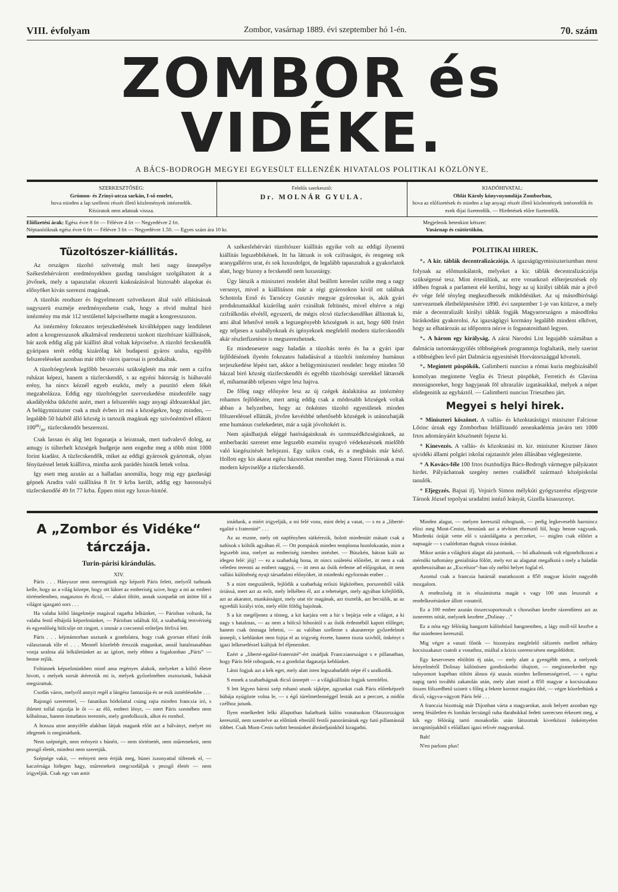VIII. évfolyam Zombor, vasárnap 1889. évi szeptember hó 1-én. 70. szám
ZOMBOR és VIDÉKE.
A BÁCS-BODROGH MEGYEI EGYESÜLT ELLENZÉK HIVATALOS POLITIKAI KÖZLÖNYE.
SZERKESZTŐSÉG:
Grómon- és Zrinyi-utcza sarkán, I-ső emelet,
hova minden a lap szellemi részét illető közlemények intézendők.
Kéziratok nem adatnak vissza.
Felelős szerkesztő:
Dr. MOLNÁR GYULA.
KIADÓHIVATAL:
Oblát Károly könyvnyomdája Zomborban,
hova az előfizetések és minden a lap anyagi részét illető közlemények intézendők és ezek díjai fizetendők. — Hirdetések előre fizetendők.
Előfizetési árak: Egész évre 8 frt — Félévre 4 frt — Negyedévre 2 frt.
Néptanítóknak egész évre 6 frt — Félévre 3 frt — Negyedévre 1.50. — Egyes szám ára 10 kr.
Megjelenik hetenkint kétszer:
Vasárnap és csütörtökön.
Tüzoltószer-kiállitás.
Az országos tüzoltó szövetség mult heti nagy ünnepélye Székesfehérvárott eredményekben gazdag tanulságot szolgáltatott át a jövőnek, mely a tapasztalat okszerü kiaknázásával biztosabb alapokat és előnyöket kiván szerezni magának.
A tüzoltás rendszer és fegyelmezett szövetkezet által való ellátásának nagyszerü eszméje eredményezhette csak, hogy a rövid multtal biró intézmény ma már 112 testülettel képviselhette magát a kongresszuson.
Az intézmény fokozatos terjeszkedésének kiváltképpen nagy lendületet adott a kongresszusok alkalmával rendeztetni szokott tüzoltószer kiállitások, bár azok eddig alig pár kiállitó által voltak képviselve. A tüzoltó fecskendők gyáripara terét eddig kizárólag két budapesti gyáros uralta, egyébb felszereléseket azonban már több város iparosai is produkáltak.
A tüzoltóegyletek legfőbb beszerzési szükségletét ma már nem a czifra ruházat képezi, hanem a tüzfecskendő, s az egyéni bátorság is hiábavaló erény, ha nincs kéznél egyeb eszköz, mely a pusztitó elem fékét megzabolázza. Eddig egy tüzoltóegylet szervezkedése mindenféle nagy akadályokba ütközött azért, mert a felszerelés nagy anyagi áldozatokkal járt. A belügyminiszter csak a mult évben irt reá a községekre, hogy minden, — legalább 50 házból álló község is tartozik magának egy szivónémüvel ellátott 100m/m. tüzfecskendőt beszerezni.
Csak lassan és alig lett foganatja a leiratnak, mert tudvalevő dolog, az amugy is túlterhelt községek budgetje nem engedte meg a több mint 1000 forint kiadást. A tüzfecskendők, miket az eddigi gyárosok gyártottak, olyan fényüzéssel lettek kiállitva, mintha azok parádés hintók lettek volna.
Igy esett meg azután az a hallatlan anomália, hogy mig egy gazdasági gépnek Aradra való szállitása 8 frt 9 krba került, addig egy hasonsulyú tüzfecskendőé 49 frt 77 krba. Éppen mint egy luxus-hintóé.
A székesfehérvári tüzoltószer kiállitás egyike volt az eddigi ilynemü kiállitás legszebbikének. Itt ha láttunk is sok czifraságot, és rengeteg sok aranygalléros urat, és sok luxusdolgot, de legalább tapasztaltuk a gyakorlatok alatt, hogy bizony a fecskendő nem luxustárgy.
Úgy látszik a miniszteri rendelet által beállott kereslet szülte meg a nagy versenyt, mivel a kiállitáson már a régi gyárosokon kivül ott találtuk Schottola Ernő és Tarnóczy Gusztáv megyar gyárosokat is, akik gyári produktumaikkal kizárólag azért csináltak feltünést, mivel eltérve a régi czifrálkodás elvétől, egyszerü, de mégis olcsó tüzfecskendőket állitottak ki, ami által lehetővé tették a legszegényebb községnek is azt, hogy 600 frtért egy teljesen a szabályoknak és igényeknek megfelelő modern tüzfecskendőt akár részletfizetésre is megszerezhetnek.
Ez mindenesetre nagy haladás a tüzoltás terén és ha a gyári ipar fejlődésének ilyetén fokozatos haladásával a tüzoltói intézmény humánus terjeszkedése lépést tart, akkor a belügyminiszteri rendelet: hogy minden 50 házzal biró község tüzifecskendőt és egyébb tüzoltósági szerekkel láttassék el, mihamarább teljesen végre lesz hajtva.
De főleg nagy előnyére lesz az új czégek átalakitása az intézmény rohamos fejlődésére, mert amig eddig csak a módosabb községek voltak abban a helyzetben, hogy az önkéntes tüzoltó egyesületek minden fölszereléssel ellátták, jövőre kevésbbé tehetősebb községek is utánozhatják eme humánus cselekedetet, már a saját jóvoltokért is.
Nem ajánlhatjuk eléggé hatóságainknak és szomszédközséginknek, az emberbaráti szeretet eme legszebb eszméin nyugvó védekezésnek mielőbb való kiegészitését befejezni. Egy szikra csak, és a megbánás már késő. Hollott egy kis akarat egész házsorokat menthet meg. Szent Flóriánnak a mai modern képviselője a tüzfecskendő.
POLITIKAI HIREK.
*<sub>*</sub> A kir. táblák decentralizácziója. A igazságügyminiszteriumban most folynak az előmunkálatok, melyeket a kir. táblák decentralizácziója szükségessé tesz. Mint értesülünk, az erre vonatkozó előterjesztések oly időben fognak a parlament elé kerülni, hogy az uj királyi táblák már a jövő év vége felé tényleg megkezdhessék müködésüket. Az uj másodbirósági szervezetnek életbeléptetésére 1890. évi szeptember 1-je van kitüzve, a mely már a decentralizált királyi táblák fogják Magyarországon a másodfoku biráskodást gyakorolni. Az igazságügyi kormány legalább mindent elkövet, hogy az elhatározás az időpontra nézve is foganatositható legyen.
*<sub>*</sub> A három egy királyság. A zárai Narodni List legujabb számában a dalmácia tartománygyülés többségének programmja foglaltatik, mely szerint a többségben levő párt Dalmácia egyesitését Horvátországgal követeli.
*<sub>*</sub> Megintett püspökök. Galimberti nuncius a római kuria megbizásából komolyan megintette Veglia és Trieszt püspökét, Ferretich és Glavina monsignoreket, hogy hagyjanak föl ultraszláv izgatásaikkal, melyek a népet elidegenitik az egyháztól. — Galimberti nuncius Triesztben járt.
Megyei s helyi hirek.
* Miniszteri köszönet. A vallás- és közoktatásügyi miniszter Falcione Lőrinc úrnak egy Zomborban felállitandó zeneakadémia javára tett 1000 frtos adományáért köszönetét fejezte ki.
* Kinevezés. A vallás- és közoktatási m. kir. miniszter Kisztner János ujvidéki állami polgári iskolai rajztanitót jelen állásában véglegesitette.
* A Kovács-féle 100 frtos ösztöndijra Bács-Bodrogh vármegye pályázatot hirdet. Pályázhatnak szegény nemes családból származó középiskolai tanulók.
* Eljegyzés. Bajsai ifj. Vojnich Simon mélykúti gyógyszerész eljegyezte Tárnok József topolyai uradalmi intéző leányát, Gizella kisasszonyt.
A „Zombor és Vidéke“ tárczája.
Turin-párisi kirándulás.
XIV.
Páris . . . Hányszor nem merengtünk egy képzelt Páris felett, melyről tudnunk kelle, hogy az a világ közepe, hogy ott lüktet az emberiség szive, hogy a mi az emberi történelemben, magasztos és dicső, — alakot öltött, annak szinpadát ott ütötte föl a világot igazgató sors . . .
Ha valaha költő lángelméje magával ragadta lelkünket, — Párisban voltunk, ha valaha festő elbájolá képzelmünket, — Párisban találtuk föl, a szabadság testvériség és egyenlőség bölcsője ott ringott, s immár a csecsemő erőteljes férfivá lett.
Páris . . . kéjmámorban usztunk a gondolatra, hogy csak gyorsan elfutó órák választanak tőle el . . . Mennél közelebb érezzük magunkat, annál hatalmasabban vonja uralma alá lelkületünket az az igézet, mely ebben a fogalomban „Páris“ — benne rejlik.
Foltünnek képzelmünkben mind ama regényes alakok, melyeket a költő életre hivott, s melyek sorsát átéreztük mi is, melyek győzelmében osztoztunk, bukását megsirattuk.
Csodás város, melyről annyit regél a lángész fantaziája és se esik ismétlésekbe . . .
Rajongó szeretettel, — fanatikus hódolattal csüng rajta minden franczia iró, s ihletett tollal rajzolja le őt — az élő, emberi lényt, — mert Páris szemében nem kőhalmaz, hanem öntudatos teremtés, mely gondolkozik, alkot és rombol.
A hosszu uton annyiféle alakban látjuk magunk előtt azt a bálványt, melyet mi idegenek is megimádunk.
Nem szépségét, nem erényeit s bünéit, — nem történetét, nem műremekeit, nem pezsgő életét, mindezt nem szeretjük.
Szépsége vakit, — erényeit nem értjük meg, bünei iszonyattal töltenek el, — kaczérsága hidegen hagy, műremekeit megcsodáljuk s pezsgő életét — nem irigyeljük. Csak egy van amit
imádunk, a miért irigyeljük, a mi felé vonz, mint delej a vasat, — s ez a „liberté-egalité s fraternité“ . . .
Az az eszme, mely ott napfényben sütkérezik, holott mindenütt másutt csak a tudósok s költők agyában él. — Ott pompázik minden temploma homlokzatán, mint a legszebb ima, melyet az emberiség istenhez intézhet. — Büszkén, bátran kiált az idegen felé: jöjj! — ez a szabadság hona, itt nincs születési előitélet, itt nem a vak véletlen teremti az embert naggyá, — itt nem az ősök érdeme ad előjogokat, itt nem vallási különbség nyujt társadalmi előnyöket, itt mindenki egyformán ember . .
S a mint megszületik, fejlődik a szabadság erősiti légkörében, porszemből válik óriássá, mert azt az erőt, mely lelkében él, azt a tehetséget, mely agyában kifejlődik, azt az akaratot, munkásságot, mely utat tör magának, azt tisztelik, azt becsülik, az az egyedüli királyi trón, mely előtt földig hajolnak.
S a kit megéljenez a tömeg, a kit karjára vett a hir s bejárja vele a világot, a ki nagy s hatalmas, — az nem a bölcső biborától s az ősök érdeméből kapott előleget; hanem csak önmaga lehetni, — az valóban szelleme s akaratereje győzedelmét ünnepli, s keblünket nem fojtja el az irigység érzete, hanem tiszta szivből, önkényt s igazi lelkesedéssel kiáltjuk fel éljeneinket.
Ezért a „liberté-egalité-fraternité“-ért imádjuk Francziaországot s e pillanatban, hogy Páris felé robogunk, ez a gondolat dagasztja keblünket.
Látni fogjuk azt a kék eget, mely alatt isten legszabadabb népe él s uralkodik.
S ennek a szabadságnak dicső ünnepét — a világkiállitást fogjuk szemlélni.
S lett légyen bármi szép rohanó utunk tájképe, agyunkat csak Páris előreképzelt bübája nyügözte volna le, — s égő türelmetlenséggel lestük azt a perczet, a midőn czélhoz jutunk.
Ilyen emelkedett lelki állapotban haladtunk külön vonatunkon Olaszországon keresztül, nem szentelve az előttünk elterülő festői panorámának egy futó pillantásnál többet. Csak Mont-Cenis tudott bennünket ábrándjainkból kiragadni.
Minden alagut, — melyen keresztül robogtunk, — pedig legkevesebb harmincz elözi meg Mont-Cenist, bennünk azt a tévhitet ébresztő föl, hogy benne vagyunk. Mindenki óráját vette elő s számlálgatta a perczeket, — miglen csak előtört a napsugár — s csalódottan dugtuk vissza óránkat.
Mikor aztán a világhirü alagut alá jutottunk, — bő alkalmunk volt elgondolkozni a mérnöki tudomány genialitása fölött, mely ezt az alagutat megalkotá s mely a haladás apotheozisában az „Excelsior“-ban oly méltó helyet foglal el.
Azontul csak a franczia határnál mutatkozott a 850 magyar között nagyobb mozgalom.
A rendezőség itt is elszámitotta magát s vagy 100 utas leszorult a rendelkezésünkre állott vonatról.
Ez a 100 ember azután összecsoportosult s chorusban kezdte rázendíteni azt az ismeretes nótát, melynek kezdete „Dolinay . .“
Ez a nóta egy félóráig hangzott különböző hangnemben, a lágy moll-tól kezdve a dur mindenen keresztül.
Mig végre a vasuti főnök — bizonyára megfelelő ráfizetés mellett néhány kocsiszakaszt csatolt a vonathoz, miáltal a krizis szerencsésen megoldódott.
Egy keservesen eltöltött éj után, — mely alatt a gyengébb nem, a melynek kényelméről Dolinay különösen gondoskodni óhajtott, — megismerkedett egy tulnyomott kupéban töltött álmos éji utazás minden kellemességeivel, — s egész napig tartó további zakatolás után, mely alatt mind a 850 magyar a kocsiszakasz összes fölszedhető szineit s főleg a fekete kormot magára ölté, — végre közeledtünk a dicső, vágyva-vágyott Páris felé . . .
A franczia bizottság már Dijonban várta a magyarokat, azok helyett azonban egy sereg fésületlen és lomhán lecsüngő ruha darabokkal fedett szerecsen érkezett meg, a kik egy félóráig tartó mosakodás után látszottak kivetközni önkéntyelen incognitójukból s előállani igazi telivér magyarokul.
Bah!
N'en parlons plus!